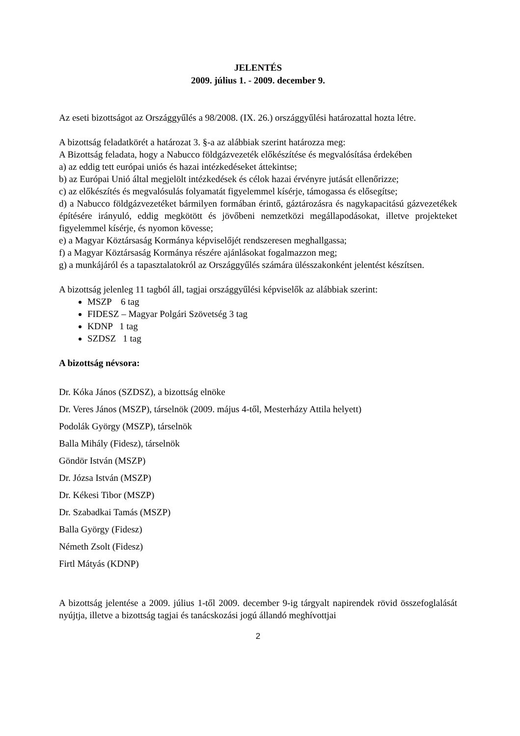JELENTÉS
2009. július 1. - 2009. december 9.
Az eseti bizottságot az Országgyűlés a 98/2008. (IX. 26.) országgyűlési határozattal hozta létre.
A bizottság feladatkörét a határozat 3. §-a az alábbiak szerint határozza meg:
A Bizottság feladata, hogy a Nabucco földgázvezeték előkészítése és megvalósítása érdekében
a) az eddig tett európai uniós és hazai intézkedéseket áttekintse;
b) az Európai Unió által megjelölt intézkedések és célok hazai érvényre jutását ellenőrizze;
c) az előkészítés és megvalósulás folyamatát figyelemmel kísérje, támogassa és elősegítse;
d) a Nabucco földgázvezetéket bármilyen formában érintő, gáztározásra és nagykapacitású gázvezetékek építésére irányuló, eddig megkötött és jövőbeni nemzetközi megállapodásokat, illetve projekteket figyelemmel kísérje, és nyomon kövesse;
e) a Magyar Köztársaság Kormánya képviselőjét rendszeresen meghallgassa;
f) a Magyar Köztársaság Kormánya részére ajánlásokat fogalmazzon meg;
g) a munkájáról és a tapasztalatokról az Országgyűlés számára ülésszakonként jelentést készítsen.
A bizottság jelenleg 11 tagból áll, tagjai országgyűlési képviselők az alábbiak szerint:
MSZP 6 tag
FIDESZ – Magyar Polgári Szövetség 3 tag
KDNP 1 tag
SZDSZ 1 tag
A bizottság névsora:
Dr. Kóka János (SZDSZ), a bizottság elnöke
Dr. Veres János (MSZP), társelnök (2009. május 4-től, Mesterházy Attila helyett)
Podolák György (MSZP), társelnök
Balla Mihály (Fidesz), társelnök
Göndör István (MSZP)
Dr. Józsa István (MSZP)
Dr. Kékesi Tibor (MSZP)
Dr. Szabadkai Tamás (MSZP)
Balla György (Fidesz)
Németh Zsolt (Fidesz)
Firtl Mátyás (KDNP)
A bizottság jelentése a 2009. július 1-től 2009. december 9-ig tárgyalt napirendek rövid összefoglalását nyújtja, illetve a bizottság tagjai és tanácskozási jogú állandó meghívottjai
2